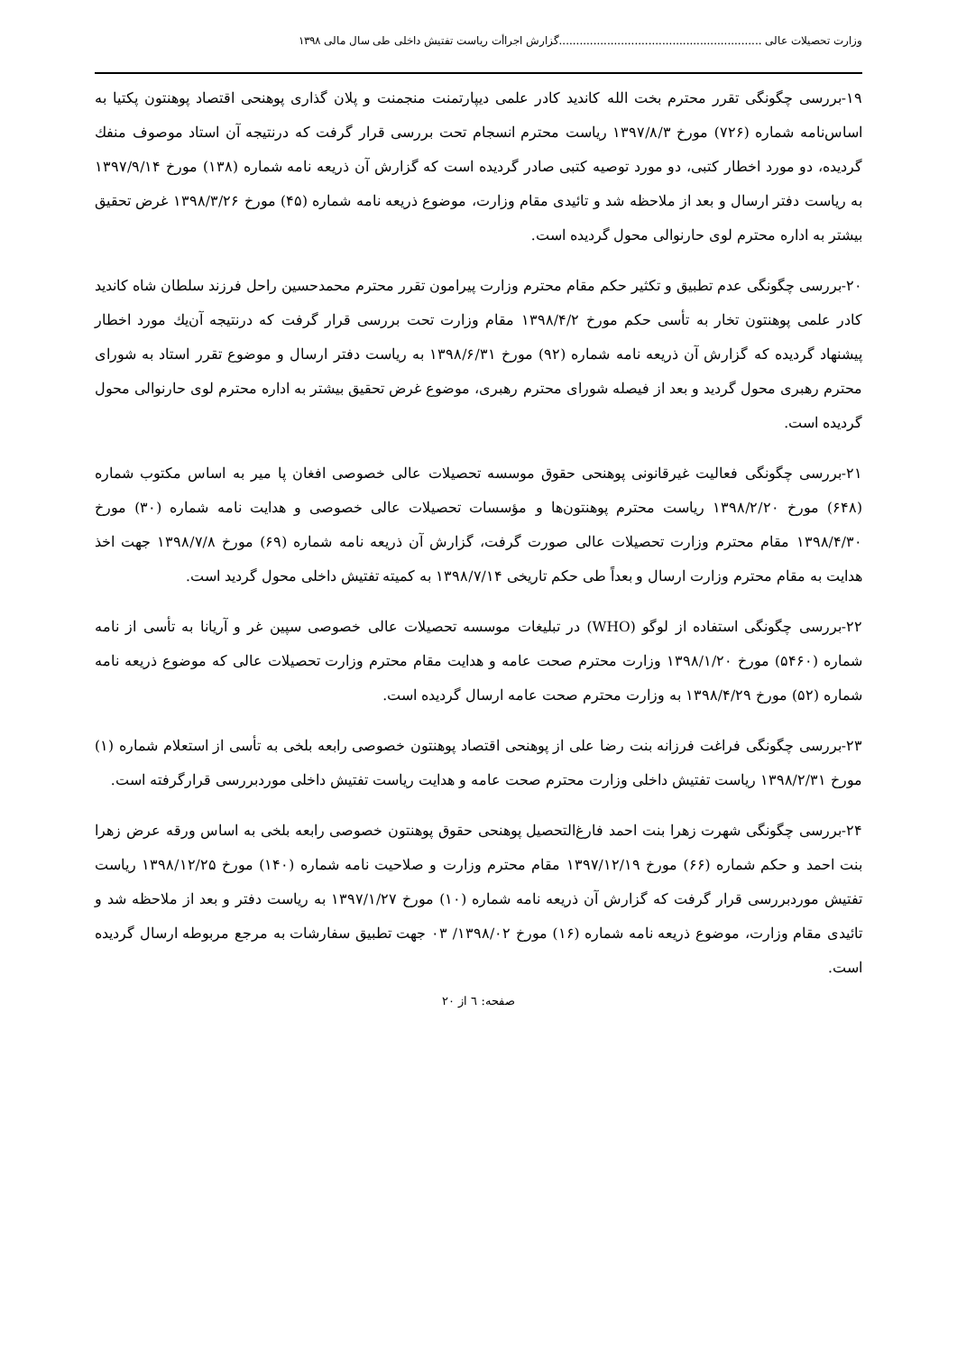وزارت تحصیلات عالی ...........................................................گزارش اجراأت ریاست تفتیش داخلی طی سال مالی ۱۳۹۸
۱۹-بررسی چگونگی تقرر محترم بخت الله کاندید کادر علمی دیپارتمنت منجمنت و پلان گذاری پوهنحی اقتصاد پوهنتون پکتیا به اساس‌نامه شماره (۷۲۶) مورخ ۱۳۹۷/۸/۳ ریاست محترم انسجام تحت بررسی قرار گرفت که درنتیجه آن استاد موصوف منفك گردیده، دو مورد اخطار کتبی، دو مورد توصیه کتبی صادر گردیده است که گزارش آن ذریعه نامه شماره (۱۳۸) مورخ ۱۳۹۷/۹/۱۴ به ریاست دفتر ارسال و بعد از ملاحظه شد و تائیدی مقام وزارت، موضوع ذریعه نامه شماره (۴۵) مورخ ۱۳۹۸/۳/۲۶ غرض تحقیق بیشتر به اداره محترم لوی حارنوالی محول گردیده است.
۲۰-بررسی چگونگی عدم تطبیق و تکثیر حکم مقام محترم وزارت پیرامون تقرر محترم محمدحسین راحل فرزند سلطان شاه کاندید کادر علمی پوهنتون تخار به تأسی حکم مورخ ۱۳۹۸/۴/۲ مقام وزارت تحت بررسی قرار گرفت که درنتیجه آن‌یك مورد اخطار پیشنهاد گردیده که گزارش آن ذریعه نامه شماره (۹۲) مورخ ۱۳۹۸/۶/۳۱ به ریاست دفتر ارسال و موضوع تقرر استاد به شورای محترم رهبری محول گردید و بعد از فیصله شورای محترم رهبری، موضوع غرض تحقیق بیشتر به اداره محترم لوی حارنوالی محول گردیده است.
۲۱-بررسی چگونگی فعالیت غیرقانونی پوهنحی حقوق موسسه تحصیلات عالی خصوصی افغان پا میر به اساس مکتوب شماره (۶۴۸) مورخ ۱۳۹۸/۲/۲۰ ریاست محترم پوهنتون‌ها و مؤسسات تحصیلات عالی خصوصی و هدایت نامه شماره (۳۰) مورخ ۱۳۹۸/۴/۳۰ مقام محترم وزارت تحصیلات عالی صورت گرفت، گزارش آن ذریعه نامه شماره (۶۹) مورخ ۱۳۹۸/۷/۸ جهت اخذ هدایت به مقام محترم وزارت ارسال و بعداً طی حکم تاریخی ۱۳۹۸/۷/۱۴ به کمیته تفتیش داخلی محول گردید است.
۲۲-بررسی چگونگی استفاده از لوگو (WHO) در تبلیغات موسسه تحصیلات عالی خصوصی سپین غر و آریانا به تأسی از نامه شماره (۵۴۶۰) مورخ ۱۳۹۸/۱/۲۰ وزارت محترم صحت عامه و هدایت مقام محترم وزارت تحصیلات عالی که موضوع ذریعه نامه شماره (۵۲) مورخ ۱۳۹۸/۴/۲۹ به وزارت محترم صحت عامه ارسال گردیده است.
۲۳-بررسی چگونگی فراغت فرزانه بنت رضا علی از پوهنحی اقتصاد پوهنتون خصوصی رابعه بلخی به تأسی از استعلام شماره (۱) مورخ ۱۳۹۸/۲/۳۱ ریاست تفتیش داخلی وزارت محترم صحت عامه و هدایت ریاست تفتیش داخلی موردبررسی قرارگرفته است.
۲۴-بررسی چگونگی شهرت زهرا بنت احمد فارغ‌التحصیل پوهنحی حقوق پوهنتون خصوصی رابعه بلخی به اساس ورقه عرض زهرا بنت احمد و حکم شماره (۶۶) مورخ ۱۳۹۷/۱۲/۱۹ مقام محترم وزارت و صلاحیت نامه شماره (۱۴۰) مورخ ۱۳۹۸/۱۲/۲۵ ریاست تفتیش موردبررسی قرار گرفت که گزارش آن ذریعه نامه شماره (۱۰) مورخ ۱۳۹۷/۱/۲۷ به ریاست دفتر و بعد از ملاحظه شد و تائیدی مقام وزارت، موضوع ذریعه نامه شماره (۱۶) مورخ ۱۳۹۸/۰۲/ ۰۳ جهت تطبیق سفارشات به مرجع مربوطه ارسال گردیده است.
صفحه: ٦ از ۲۰